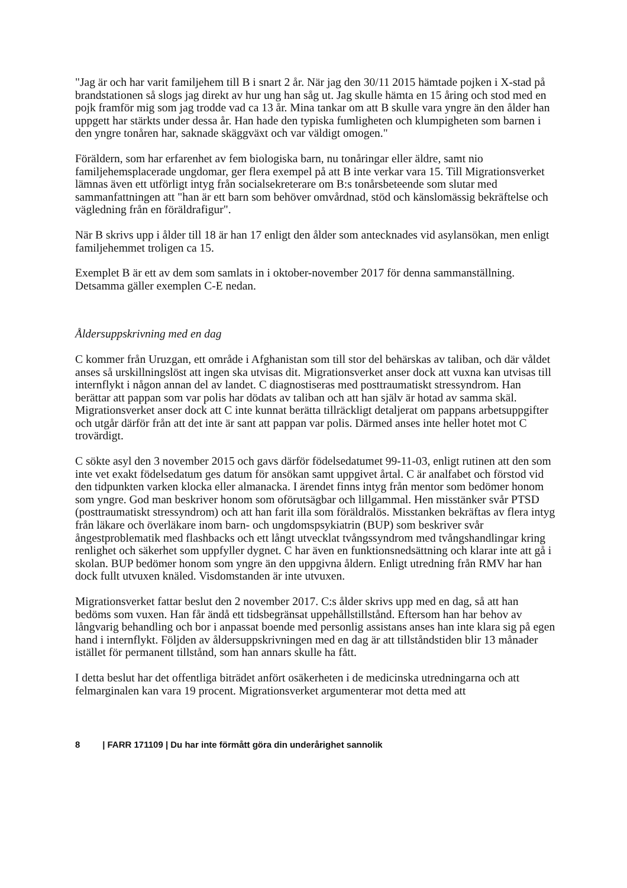"Jag är och har varit familjehem till B i snart 2 år. När jag den 30/11 2015 hämtade pojken i X-stad på brandstationen så slogs jag direkt av hur ung han såg ut. Jag skulle hämta en 15 åring och stod med en pojk framför mig som jag trodde vad ca 13 år. Mina tankar om att B skulle vara yngre än den ålder han uppgett har stärkts under dessa år. Han hade den typiska fumligheten och klumpigheten som barnen i den yngre tonåren har, saknade skäggväxt och var väldigt omogen."
Föräldern, som har erfarenhet av fem biologiska barn, nu tonåringar eller äldre, samt nio familjehemsplacerade ungdomar, ger flera exempel på att B inte verkar vara 15. Till Migrationsverket lämnas även ett utförligt intyg från socialsekreterare om B:s tonårsbeteende som slutar med sammanfattningen att "han är ett barn som behöver omvårdnad, stöd och känslomässig bekräftelse och vägledning från en föräldrafigur".
När B skrivs upp i ålder till 18 är han 17 enligt den ålder som antecknades vid asylansökan, men enligt familjehemmet troligen ca 15.
Exemplet B är ett av dem som samlats in i oktober-november 2017 för denna sammanställning. Detsamma gäller exemplen C-E nedan.
Åldersuppskrivning med en dag
C kommer från Uruzgan, ett område i Afghanistan som till stor del behärskas av taliban, och där våldet anses så urskillningslöst att ingen ska utvisas dit. Migrationsverket anser dock att vuxna kan utvisas till internflykt i någon annan del av landet. C diagnostiseras med posttraumatiskt stressyndrom. Han berättar att pappan som var polis har dödats av taliban och att han själv är hotad av samma skäl. Migrationsverket anser dock att C inte kunnat berätta tillräckligt detaljerat om pappans arbetsuppgifter och utgår därför från att det inte är sant att pappan var polis. Därmed anses inte heller hotet mot C trovärdigt.
C sökte asyl den 3 november 2015 och gavs därför födelsedatumet 99-11-03, enligt rutinen att den som inte vet exakt födelsedatum ges datum för ansökan samt uppgivet årtal. C är analfabet och förstod vid den tidpunkten varken klocka eller almanacka. I ärendet finns intyg från mentor som bedömer honom som yngre. God man beskriver honom som oförutsägbar och lillgammal. Hen misstänker svår PTSD (posttraumatiskt stressyndrom) och att han farit illa som föräldralös. Misstanken bekräftas av flera intyg från läkare och överläkare inom barn- och ungdomspsykiatrin (BUP) som beskriver svår ångestproblematik med flashbacks och ett långt utvecklat tvångssyndrom med tvångshandlingar kring renlighet och säkerhet som uppfyller dygnet. C har även en funktionsnedsättning och klarar inte att gå i skolan. BUP bedömer honom som yngre än den uppgivna åldern. Enligt utredning från RMV har han dock fullt utvuxen knäled. Visdomstanden är inte utvuxen.
Migrationsverket fattar beslut den 2 november 2017. C:s ålder skrivs upp med en dag, så att han bedöms som vuxen. Han får ändå ett tidsbegränsat uppehållstillstånd. Eftersom han har behov av långvarig behandling och bor i anpassat boende med personlig assistans anses han inte klara sig på egen hand i internflykt. Följden av åldersuppskrivningen med en dag är att tillståndstiden blir 13 månader istället för permanent tillstånd, som han annars skulle ha fått.
I detta beslut har det offentliga biträdet anfört osäkerheten i de medicinska utredningarna och att felmarginalen kan vara 19 procent. Migrationsverket argumenterar mot detta med att
8 | FARR 171109 | Du har inte förmått göra din underårighet sannolik